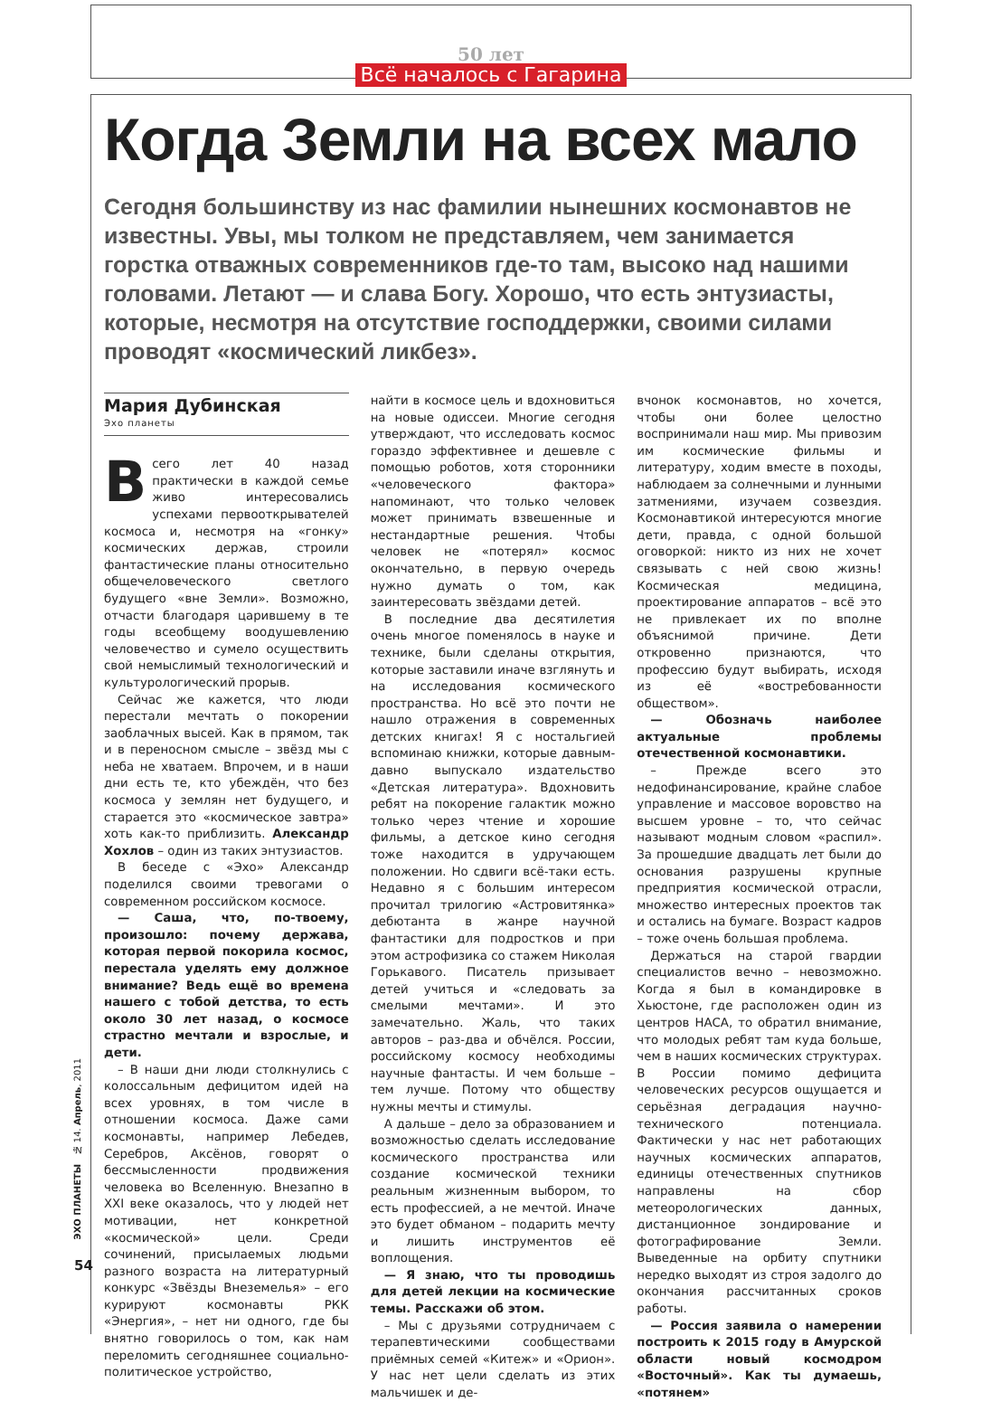50 лет
Всё началось с Гагарина
Когда Земли на всех мало
Сегодня большинству из нас фамилии нынешних космонавтов не известны. Увы, мы толком не представляем, чем занимается горстка отважных современников где-то там, высоко над нашими головами. Летают — и слава Богу. Хорошо, что есть энтузиасты, которые, несмотря на отсутствие господдержки, своими силами проводят «космический ликбез».
Мария Дубинская
Эхо планеты
Всего лет 40 назад практически в каждой семье живо интересовались успехами первооткрывателей космоса и, несмотря на «гонку» космических держав, строили фантастические планы относительно общечеловеческого светлого будущего «вне Земли». Возможно, отчасти благодаря царившему в те годы всеобщему воодушевлению человечество и сумело осуществить свой немыслимый технологический и культурологический прорыв.
Сейчас же кажется, что люди перестали мечтать о покорении заоблачных высей. Как в прямом, так и в переносном смысле – звёзд мы с неба не хватаем. Впрочем, и в наши дни есть те, кто убеждён, что без космоса у землян нет будущего, и старается это «космическое завтра» хоть как-то приблизить. Александр Хохлов – один из таких энтузиастов.
В беседе с «Эхо» Александр поделился своими тревогами о современном российском космосе.
— Саша, что, по-твоему, произошло: почему держава, которая первой покорила космос, перестала уделять ему должное внимание? Ведь ещё во времена нашего с тобой детства, то есть около 30 лет назад, о космосе страстно мечтали и взрослые, и дети.
– В наши дни люди столкнулись с колоссальным дефицитом идей на всех уровнях, в том числе в отношении космоса. Даже сами космонавты, например Лебедев, Серебров, Аксёнов, говорят о бессмысленности продвижения человека во Вселенную. Внезапно в XXI веке оказалось, что у людей нет мотивации, нет конкретной «космической» цели. Среди сочинений, присылаемых людьми разного возраста на литературный конкурс «Звёзды Внеземелья» – его курируют космонавты РКК «Энергия», – нет ни одного, где бы внятно говорилось о том, как нам переломить сегодняшнее социально-политическое устройство,
найти в космосе цель и вдохновиться на новые одиссеи. Многие сегодня утверждают, что исследовать космос гораздо эффективнее и дешевле с помощью роботов, хотя сторонники «человеческого фактора» напоминают, что только человек может принимать взвешенные и нестандартные решения. Чтобы человек не «потерял» космос окончательно, в первую очередь нужно думать о том, как заинтересовать звёздами детей.
В последние два десятилетия очень многое поменялось в науке и технике, были сделаны открытия, которые заставили иначе взглянуть и на исследования космического пространства. Но всё это почти не нашло отражения в современных детских книгах! Я с ностальгией вспоминаю книжки, которые давным-давно выпускало издательство «Детская литература». Вдохновить ребят на покорение галактик можно только через чтение и хорошие фильмы, а детское кино сегодня тоже находится в удручающем положении. Но сдвиги всё-таки есть. Недавно я с большим интересом прочитал трилогию «Астровитянка» дебютанта в жанре научной фантастики для подростков и при этом астрофизика со стажем Николая Горькавого. Писатель призывает детей учиться и «следовать за смелыми мечтами». И это замечательно. Жаль, что таких авторов – раз-два и обчёлся. России, российскому космосу необходимы научные фантасты. И чем больше – тем лучше. Потому что обществу нужны мечты и стимулы.
А дальше – дело за образованием и возможностью сделать исследование космического пространства или создание космической техники реальным жизненным выбором, то есть профессией, а не мечтой. Иначе это будет обманом – подарить мечту и лишить инструментов её воплощения.
— Я знаю, что ты проводишь для детей лекции на космические темы. Расскажи об этом.
– Мы с друзьями сотрудничаем с терапевтическими сообществами приёмных семей «Китеж» и «Орион». У нас нет цели сделать из этих мальчишек и де-
вчонок космонавтов, но хочется, чтобы они более целостно воспринимали наш мир. Мы привозим им космические фильмы и литературу, ходим вместе в походы, наблюдаем за солнечными и лунными затмениями, изучаем созвездия. Космонавтикой интересуются многие дети, правда, с одной большой оговоркой: никто из них не хочет связывать с ней свою жизнь! Космическая медицина, проектирование аппаратов – всё это не привлекает их по вполне объяснимой причине. Дети откровенно признаются, что профессию будут выбирать, исходя из её «востребованности обществом».
— Обозначь наиболее актуальные проблемы отечественной космонавтики.
– Прежде всего это недофинансирование, крайне слабое управление и массовое воровство на высшем уровне – то, что сейчас называют модным словом «распил». За прошедшие двадцать лет были до основания разрушены крупные предприятия космической отрасли, множество интересных проектов так и остались на бумаге. Возраст кадров – тоже очень большая проблема.
Держаться на старой гвардии специалистов вечно – невозможно. Когда я был в командировке в Хьюстоне, где расположен один из центров НАСА, то обратил внимание, что молодых ребят там куда больше, чем в наших космических структурах. В России помимо дефицита человеческих ресурсов ощущается и серьёзная деградация научно-технического потенциала. Фактически у нас нет работающих научных космических аппаратов, единицы отечественных спутников направлены на сбор метеорологических данных, дистанционное зондирование и фотографирование Земли. Выведенные на орбиту спутники нередко выходят из строя задолго до окончания рассчитанных сроков работы.
— Россия заявила о намерении построить к 2015 году в Амурской области новый космодром «Восточный». Как ты думаешь, «потянем»
ЭХО ПЛАНЕТЫ № 14. Апрель, 2011
54